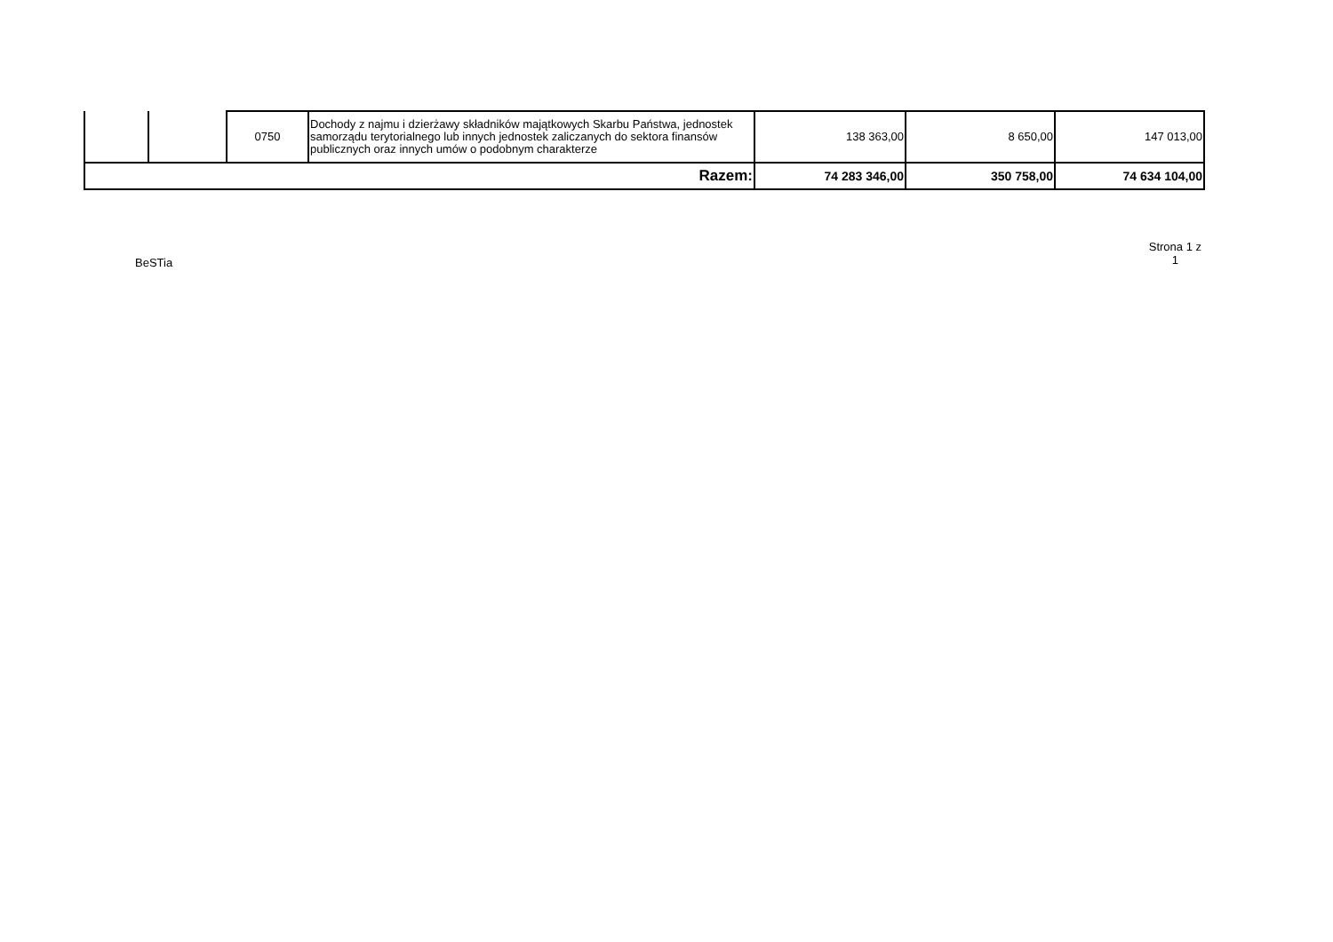| | | 0750 | Dochody z najmu i dzierżawy składników majątkowych Skarbu Państwa, jednostek samorządu terytorialnego lub innych jednostek zaliczanych do sektora finansów publicznych oraz innych umów o podobnym charakterze | 138 363,00 | 8 650,00 | 147 013,00 |
| Razem: | | | | 74 283 346,00 | 350 758,00 | 74 634 104,00 |
BeSTia
Strona 1 z
1